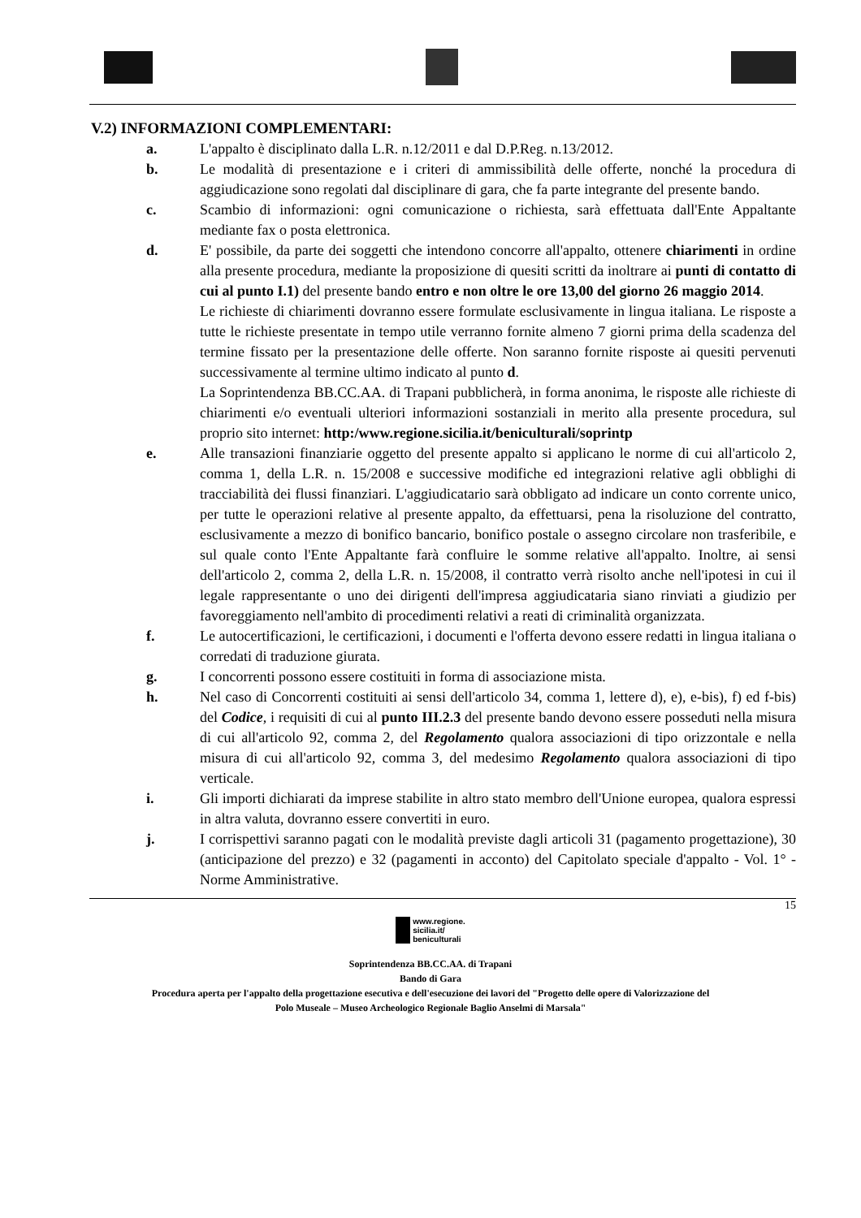V.2) INFORMAZIONI COMPLEMENTARI:
a. L'appalto è disciplinato dalla L.R. n.12/2011 e dal D.P.Reg. n.13/2012.
b. Le modalità di presentazione e i criteri di ammissibilità delle offerte, nonché la procedura di aggiudicazione sono regolati dal disciplinare di gara, che fa parte integrante del presente bando.
c. Scambio di informazioni: ogni comunicazione o richiesta, sarà effettuata dall'Ente Appaltante mediante fax o posta elettronica.
d. E' possibile, da parte dei soggetti che intendono concorre all'appalto, ottenere chiarimenti in ordine alla presente procedura, mediante la proposizione di quesiti scritti da inoltrare ai punti di contatto di cui al punto I.1) del presente bando entro e non oltre le ore 13,00 del giorno 26 maggio 2014.
Le richieste di chiarimenti dovranno essere formulate esclusivamente in lingua italiana. Le risposte a tutte le richieste presentate in tempo utile verranno fornite almeno 7 giorni prima della scadenza del termine fissato per la presentazione delle offerte. Non saranno fornite risposte ai quesiti pervenuti successivamente al termine ultimo indicato al punto d.
La Soprintendenza BB.CC.AA. di Trapani pubblicherà, in forma anonima, le risposte alle richieste di chiarimenti e/o eventuali ulteriori informazioni sostanziali in merito alla presente procedura, sul proprio sito internet: http:/www.regione.sicilia.it/beniculturali/soprintp
e. Alle transazioni finanziarie oggetto del presente appalto si applicano le norme di cui all'articolo 2, comma 1, della L.R. n. 15/2008 e successive modifiche ed integrazioni relative agli obblighi di tracciabilità dei flussi finanziari. L'aggiudicatario sarà obbligato ad indicare un conto corrente unico, per tutte le operazioni relative al presente appalto, da effettuarsi, pena la risoluzione del contratto, esclusivamente a mezzo di bonifico bancario, bonifico postale o assegno circolare non trasferibile, e sul quale conto l'Ente Appaltante farà confluire le somme relative all'appalto. Inoltre, ai sensi dell'articolo 2, comma 2, della L.R. n. 15/2008, il contratto verrà risolto anche nell'ipotesi in cui il legale rappresentante o uno dei dirigenti dell'impresa aggiudicataria siano rinviati a giudizio per favoreggiamento nell'ambito di procedimenti relativi a reati di criminalità organizzata.
f. Le autocertificazioni, le certificazioni, i documenti e l'offerta devono essere redatti in lingua italiana o corredati di traduzione giurata.
g. I concorrenti possono essere costituiti in forma di associazione mista.
h. Nel caso di Concorrenti costituiti ai sensi dell'articolo 34, comma 1, lettere d), e), e-bis), f) ed f-bis) del Codice, i requisiti di cui al punto III.2.3 del presente bando devono essere posseduti nella misura di cui all'articolo 92, comma 2, del Regolamento qualora associazioni di tipo orizzontale e nella misura di cui all'articolo 92, comma 3, del medesimo Regolamento qualora associazioni di tipo verticale.
i. Gli importi dichiarati da imprese stabilite in altro stato membro dell'Unione europea, qualora espressi in altra valuta, dovranno essere convertiti in euro.
j. I corrispettivi saranno pagati con le modalità previste dagli articoli 31 (pagamento progettazione), 30 (anticipazione del prezzo) e 32 (pagamenti in acconto) del Capitolato speciale d'appalto - Vol. 1° - Norme Amministrative.
15
www.regione.
sicilia.it/
beniculturali
Soprintendenza BB.CC.AA. di Trapani
Bando di Gara
Procedura aperta per l'appalto della progettazione esecutiva e dell'esecuzione dei lavori del "Progetto delle opere di Valorizzazione del
Polo Museale – Museo Archeologico Regionale Baglio Anselmi di Marsala"